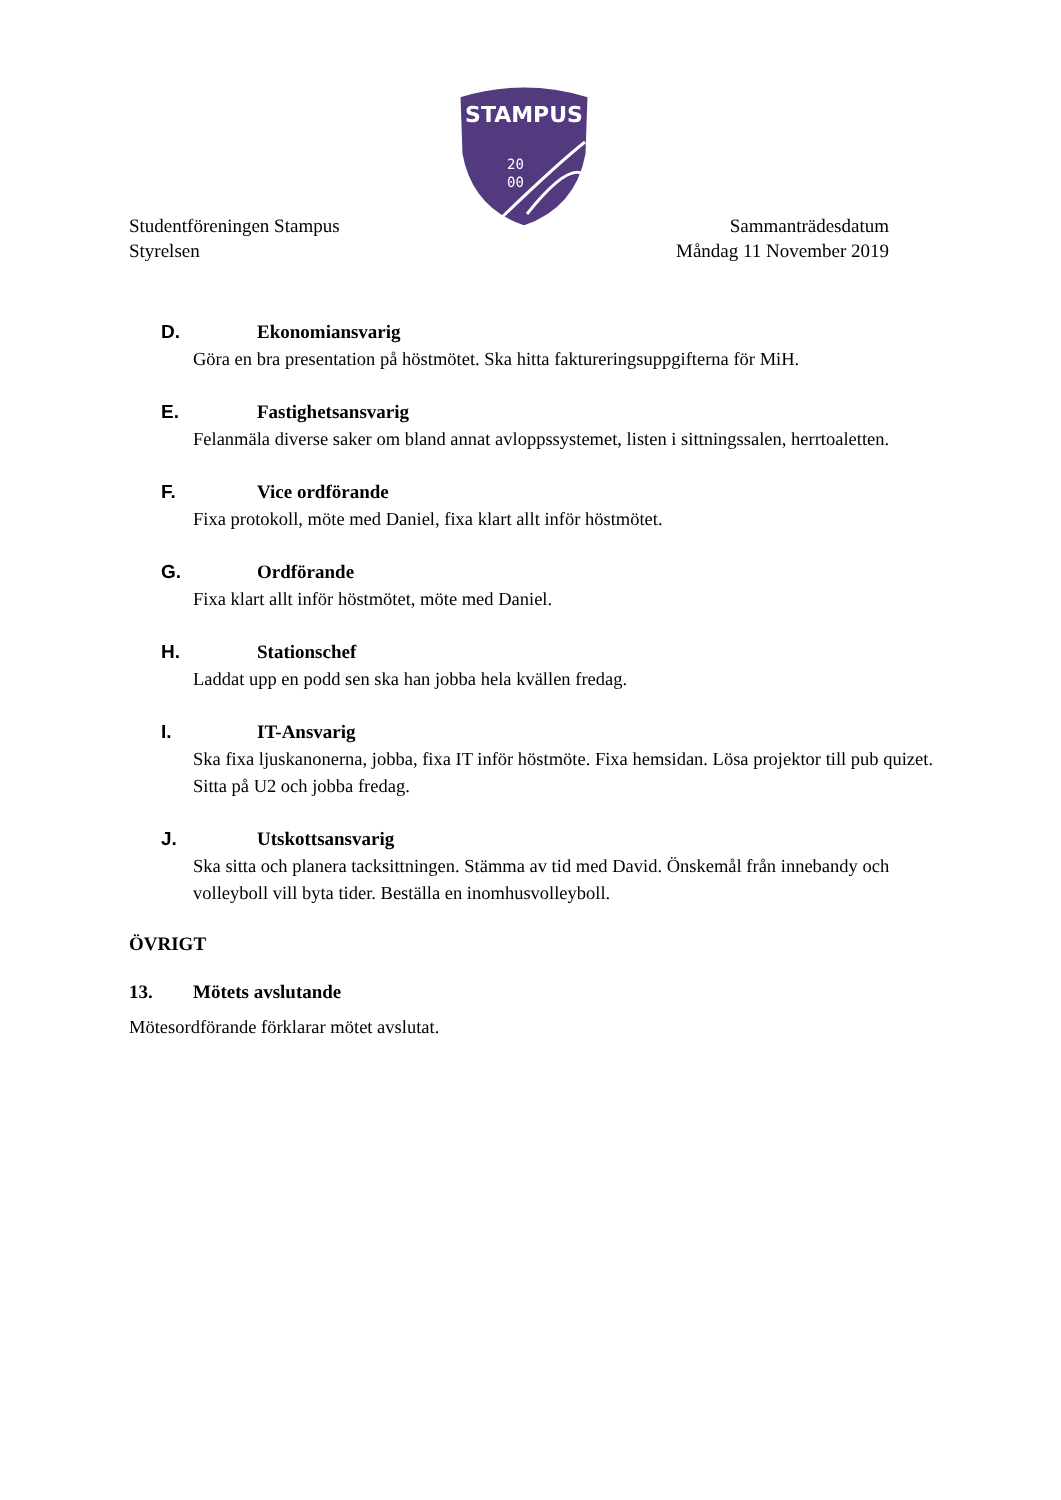STAMPUS
20
00
Studentföreningen Stampus
Styrelsen
Sammanträdesdatum
Måndag 11 November 2019
D. Ekonomiansvarig
Göra en bra presentation på höstmötet. Ska hitta faktureringsuppgifterna för MiH.
E. Fastighetsansvarig
Felanmäla diverse saker om bland annat avloppssystemet, listen i sittningssalen, herrtoaletten.
F. Vice ordförande
Fixa protokoll, möte med Daniel, fixa klart allt inför höstmötet.
G. Ordförande
Fixa klart allt inför höstmötet, möte med Daniel.
H. Stationschef
Laddat upp en podd sen ska han jobba hela kvällen fredag.
I. IT-Ansvarig
Ska fixa ljuskanonerna, jobba, fixa IT inför höstmöte. Fixa hemsidan. Lösa projektor till pub quizet. Sitta på U2 och jobba fredag.
J. Utskottsansvarig
Ska sitta och planera tacksittningen. Stämma av tid med David. Önskemål från innebandy och volleyboll vill byta tider. Beställa en inomhusvolleyboll.
ÖVRIGT
13. Mötets avslutande
Mötesordförande förklarar mötet avslutat.